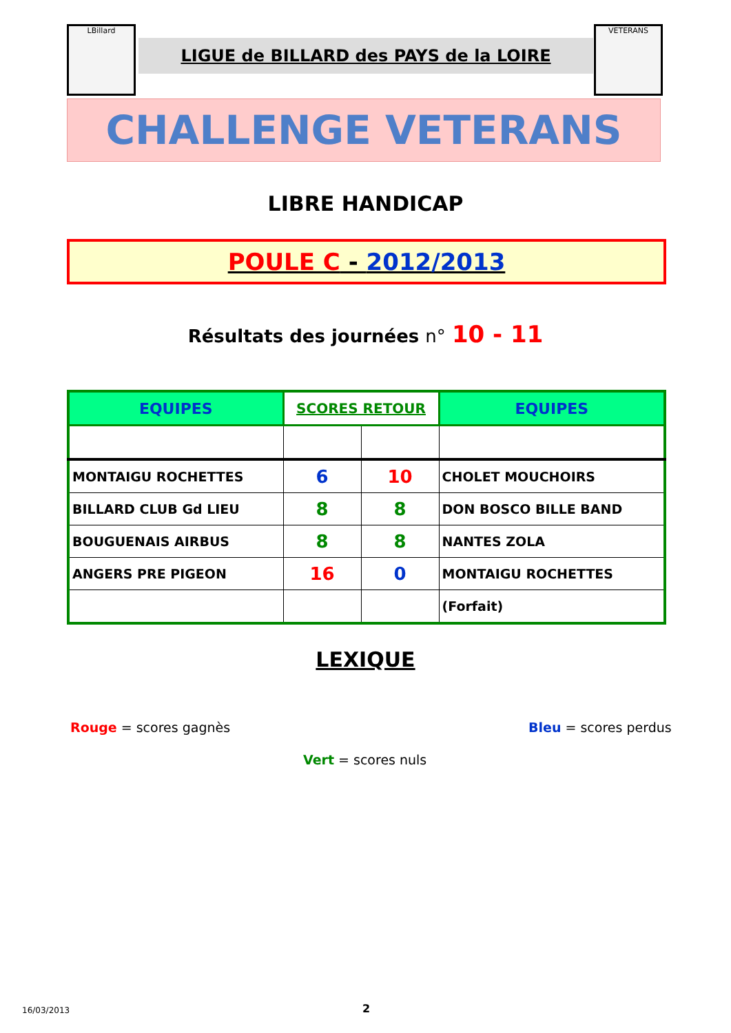LBillard
LIGUE de BILLARD des PAYS de la LOIRE
VETERANS
CHALLENGE VETERANS
LIBRE HANDICAP
POULE C - 2012/2013
Résultats des journées n° 10 - 11
| EQUIPES | SCORES RETOUR | | EQUIPES |
| --- | --- | --- | --- |
| MONTAIGU ROCHETTES | 6 | 10 | CHOLET MOUCHOIRS |
| BILLARD CLUB Gd LIEU | 8 | 8 | DON BOSCO BILLE BAND |
| BOUGUENAIS AIRBUS | 8 | 8 | NANTES ZOLA |
| ANGERS PRE PIGEON | 16 | 0 | MONTAIGU ROCHETTES |
| | | | (Forfait) |
LEXIQUE
Rouge = scores gagnès Bleu = scores perdus
Vert = scores nuls
16/03/2013 2